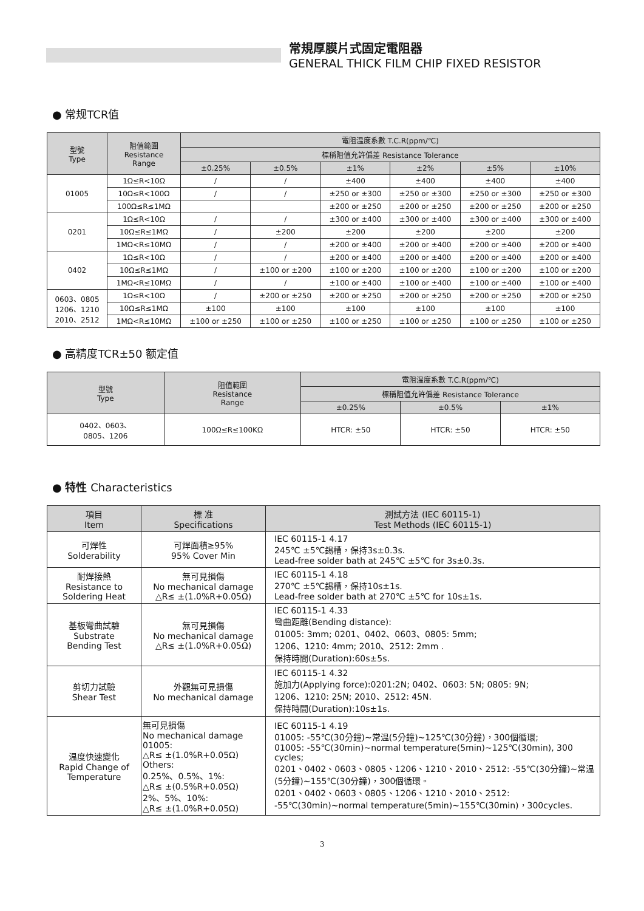常規厚膜片式固定電阻器
GENERAL THICK FILM CHIP FIXED RESISTOR
● 常规TCR值
| 型號 Type | 阻值範圍 Resistance Range | 電阻温度系數 T.C.R(ppm/℃) | | | | | |
| --- | --- | --- | --- | --- | --- | --- | --- |
| | | 標稱阻值允許偏差 Resistance Tolerance | | | | | |
| | | ±0.25% | ±0.5% | ±1% | ±2% | ±5% | ±10% |
| 01005 | 1Ω≤R<10Ω | / | / | ±400 | ±400 | ±400 | ±400 |
| | 10Ω≤R<100Ω | / | / | ±250 or ±300 | ±250 or ±300 | ±250 or ±300 | ±250 or ±300 |
| | 100Ω≤R≤1MΩ | | | ±200 or ±250 | ±200 or ±250 | ±200 or ±250 | ±200 or ±250 |
| 0201 | 1Ω≤R<10Ω | / | / | ±300 or ±400 | ±300 or ±400 | ±300 or ±400 | ±300 or ±400 |
| | 10Ω≤R≤1MΩ | / | ±200 | ±200 | ±200 | ±200 | ±200 |
| | 1MΩ<R≤10MΩ | / | / | ±200 or ±400 | ±200 or ±400 | ±200 or ±400 | ±200 or ±400 |
| 0402 | 1Ω≤R<10Ω | / | / | ±200 or ±400 | ±200 or ±400 | ±200 or ±400 | ±200 or ±400 |
| | 10Ω≤R≤1MΩ | / | ±100 or ±200 | ±100 or ±200 | ±100 or ±200 | ±100 or ±200 | ±100 or ±200 |
| | 1MΩ<R≤10MΩ | / | / | ±100 or ±400 | ±100 or ±400 | ±100 or ±400 | ±100 or ±400 |
| 0603、0805 1206、1210 2010、2512 | 1Ω≤R<10Ω | / | ±200 or ±250 | ±200 or ±250 | ±200 or ±250 | ±200 or ±250 | ±200 or ±250 |
| | 10Ω≤R≤1MΩ | ±100 | ±100 | ±100 | ±100 | ±100 | ±100 |
| | 1MΩ<R≤10MΩ | ±100 or ±250 | ±100 or ±250 | ±100 or ±250 | ±100 or ±250 | ±100 or ±250 | ±100 or ±250 |
● 高精度TCR±50 额定值
| 型號 Type | 阻值範圍 Resistance Range | 電阻温度系數 T.C.R(ppm/℃) | | |
| --- | --- | --- | --- | --- |
| | | 標稱阻值允許偏差 Resistance Tolerance | | |
| | | ±0.25% | ±0.5% | ±1% |
| 0402、0603、 0805、1206 | 100Ω≤R≤100KΩ | HTCR: ±50 | HTCR: ±50 | HTCR: ±50 |
● 特性 Characteristics
| 項目 Item | 標 准 Specifications | 測試方法 (IEC 60115-1) Test Methods (IEC 60115-1) |
| --- | --- | --- |
| 可焊性 Solderability | 可焊面積≥95% 95% Cover Min | IEC 60115-1 4.17 245℃ ±5℃錫槽，保持3s±0.3s. Lead-free solder bath at 245℃ ±5℃ for 3s±0.3s. |
| 耐焊接熱 Resistance to Soldering Heat | 無可見損傷 No mechanical damage △R≤ ±(1.0%R+0.05Ω) | IEC 60115-1 4.18 270℃ ±5℃錫槽，保持10s±1s. Lead-free solder bath at 270℃ ±5℃ for 10s±1s. |
| 基板彎曲試驗 Substrate Bending Test | 無可見損傷 No mechanical damage △R≤ ±(1.0%R+0.05Ω) | IEC 60115-1 4.33 彎曲距離(Bending distance): 01005: 3mm; 0201、0402、0603、0805: 5mm; 1206、1210: 4mm; 2010、2512: 2mm . 保持時間(Duration):60s±5s. |
| 剪切力試驗 Shear Test | 外觀無可見損傷 No mechanical damage | IEC 60115-1 4.32 施加力(Applying force):0201:2N; 0402、0603: 5N; 0805: 9N; 1206、1210: 25N; 2010、2512: 45N. 保持時間(Duration):10s±1s. |
| 温度快速變化 Rapid Change of Temperature | 無可見損傷 No mechanical damage 01005: △R≤ ±(1.0%R+0.05Ω) Others: 0.25%、0.5%、1%: △R≤ ±(0.5%R+0.05Ω) 2%、5%、10%: △R≤ ±(1.0%R+0.05Ω) | IEC 60115-1 4.19 01005: -55℃(30分鐘)~常温(5分鐘)~125℃(30分鐘)，300個循環; 01005: -55℃(30min)~normal temperature(5min)~125℃(30min), 300 cycles; 0201、0402、0603、0805、1206、1210、2010、2512: -55℃(30分鐘)~常温(5分鐘)~155℃(30分鐘)，300個循環。 0201、0402、0603、0805、1206、1210、2010、2512: -55℃(30min)~normal temperature(5min)~155℃(30min)，300cycles. |
3